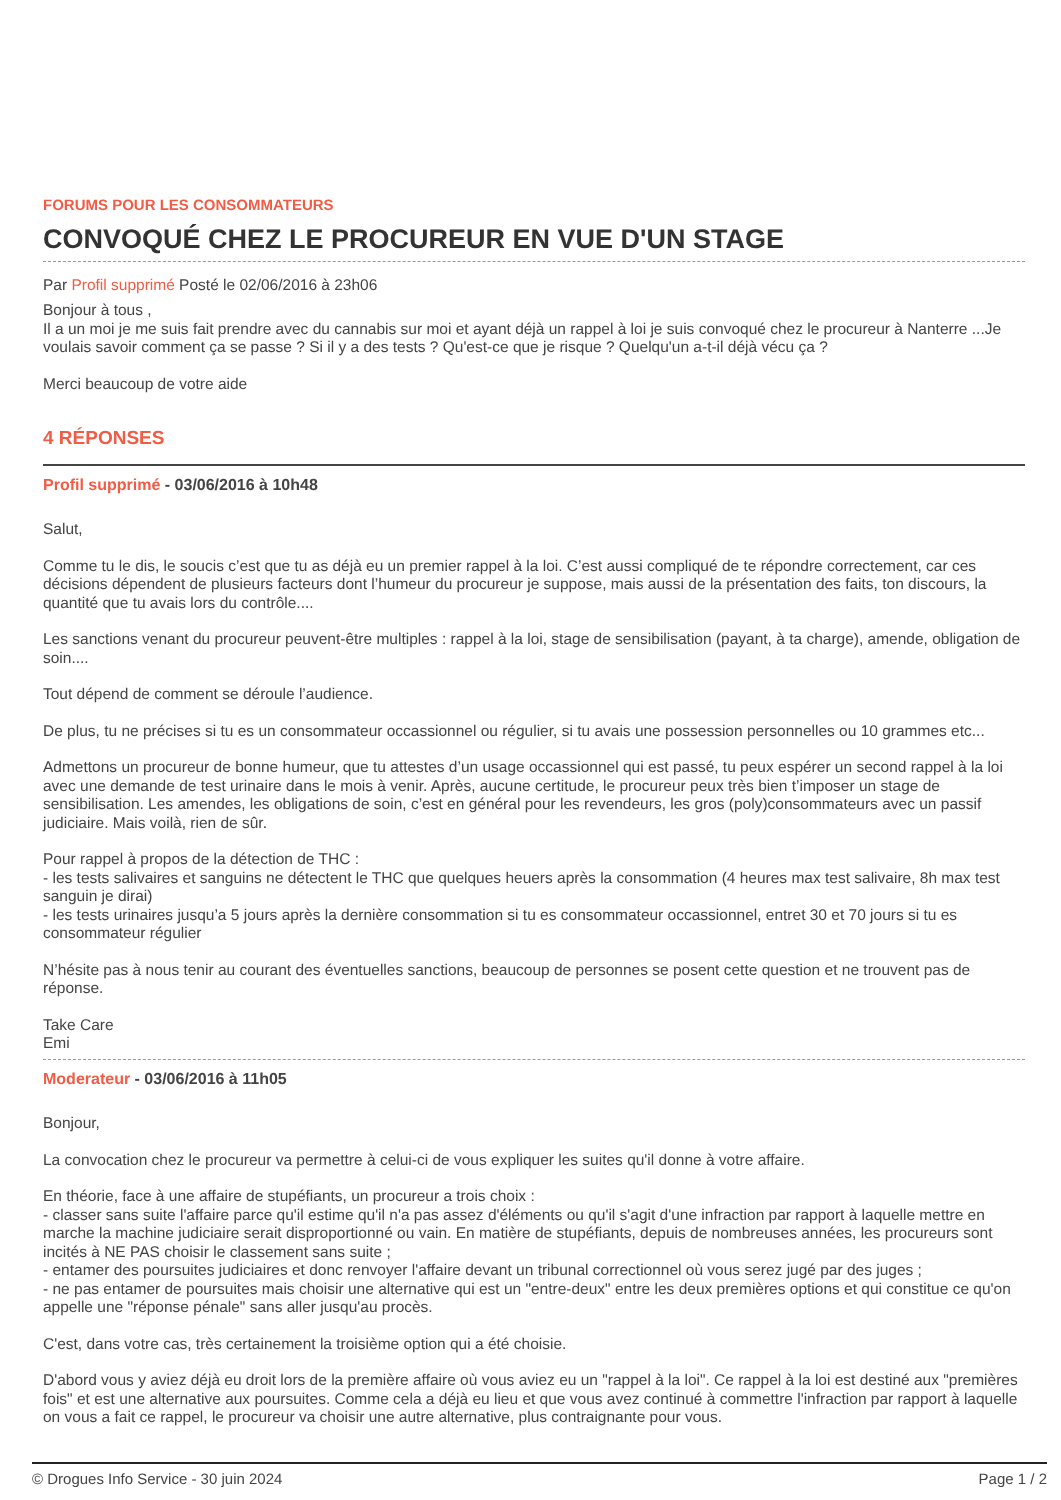FORUMS POUR LES CONSOMMATEURS
CONVOQUÉ CHEZ LE PROCUREUR EN VUE D'UN STAGE
Par Profil supprimé Posté le 02/06/2016 à 23h06
Bonjour à tous ,
Il a un moi je me suis fait prendre avec du cannabis sur moi et ayant déjà un rappel à loi je suis convoqué chez le procureur à Nanterre ...Je voulais savoir comment ça se passe ? Si il y a des tests ? Qu'est-ce que je risque ? Quelqu'un a-t-il déjà vécu ça ?
Merci beaucoup de votre aide
4 RÉPONSES
Profil supprimé - 03/06/2016 à 10h48
Salut,
Comme tu le dis, le soucis c’est que tu as déjà eu un premier rappel à la loi. C’est aussi compliqué de te répondre correctement, car ces décisions dépendent de plusieurs facteurs dont l’humeur du procureur je suppose, mais aussi de la présentation des faits, ton discours, la quantité que tu avais lors du contrôle....
Les sanctions venant du procureur peuvent-être multiples : rappel à la loi, stage de sensibilisation (payant, à ta charge), amende, obligation de soin....
Tout dépend de comment se déroule l’audience.
De plus, tu ne précises si tu es un consommateur occassionnel ou régulier, si tu avais une possession personnelles ou 10 grammes etc...
Admettons un procureur de bonne humeur, que tu attestes d’un usage occassionnel qui est passé, tu peux espérer un second rappel à la loi avec une demande de test urinaire dans le mois à venir. Après, aucune certitude, le procureur peux très bien t’imposer un stage de sensibilisation. Les amendes, les obligations de soin, c’est en général pour les revendeurs, les gros (poly)consommateurs avec un passif judiciaire. Mais voilà, rien de sûr.
Pour rappel à propos de la détection de THC :
- les tests salivaires et sanguins ne détectent le THC que quelques heuers après la consommation (4 heures max test salivaire, 8h max test sanguin je dirai)
- les tests urinaires jusqu’a 5 jours après la dernière consommation si tu es consommateur occassionnel, entret 30 et 70 jours si tu es consommateur régulier
N’hésite pas à nous tenir au courant des éventuelles sanctions, beaucoup de personnes se posent cette question et ne trouvent pas de réponse.
Take Care
Emi
Moderateur - 03/06/2016 à 11h05
Bonjour,
La convocation chez le procureur va permettre à celui-ci de vous expliquer les suites qu'il donne à votre affaire.
En théorie, face à une affaire de stupéfiants, un procureur a trois choix :
- classer sans suite l'affaire parce qu'il estime qu'il n'a pas assez d'éléments ou qu'il s'agit d'une infraction par rapport à laquelle mettre en marche la machine judiciaire serait disproportionné ou vain. En matière de stupéfiants, depuis de nombreuses années, les procureurs sont incités à NE PAS choisir le classement sans suite ;
- entamer des poursuites judiciaires et donc renvoyer l'affaire devant un tribunal correctionnel où vous serez jugé par des juges ;
- ne pas entamer de poursuites mais choisir une alternative qui est un "entre-deux" entre les deux premières options et qui constitue ce qu'on appelle une "réponse pénale" sans aller jusqu'au procès.
C'est, dans votre cas, très certainement la troisième option qui a été choisie.
D'abord vous y aviez déjà eu droit lors de la première affaire où vous aviez eu un "rappel à la loi". Ce rappel à la loi est destiné aux "premières fois" et est une alternative aux poursuites. Comme cela a déjà eu lieu et que vous avez continué à commettre l'infraction par rapport à laquelle on vous a fait ce rappel, le procureur va choisir une autre alternative, plus contraignante pour vous.
© Drogues Info Service - 30 juin 2024 Page 1 / 2